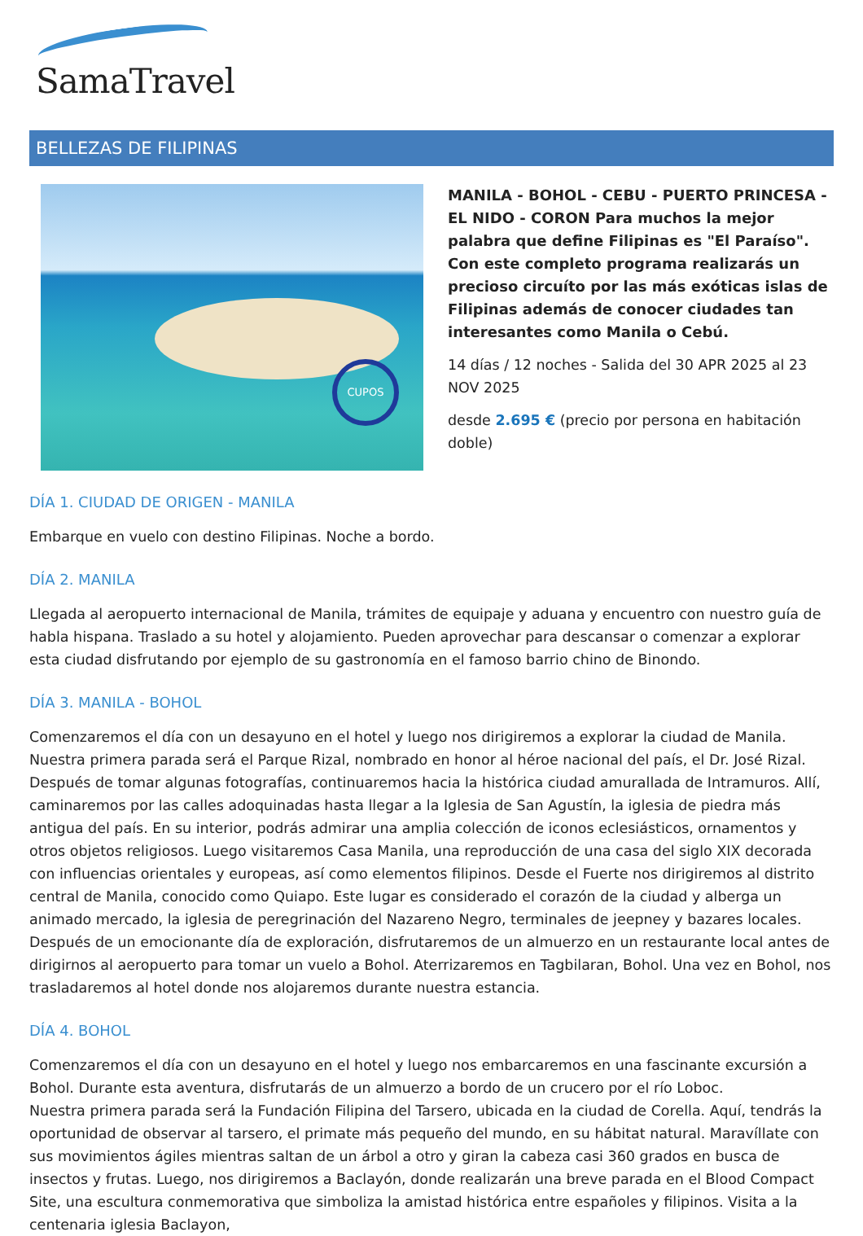SamaTravel
BELLEZAS DE FILIPINAS
CUPOS
MANILA - BOHOL - CEBU - PUERTO PRINCESA - EL NIDO - CORON Para muchos la mejor palabra que define Filipinas es "El Paraíso". Con este completo programa realizarás un precioso circuíto por las más exóticas islas de Filipinas además de conocer ciudades tan interesantes como Manila o Cebú.
14 días / 12 noches - Salida del 30 APR 2025 al 23 NOV 2025
desde 2.695 € (precio por persona en habitación doble)
DÍA 1. CIUDAD DE ORIGEN - MANILA
Embarque en vuelo con destino Filipinas. Noche a bordo.
DÍA 2. MANILA
Llegada al aeropuerto internacional de Manila, trámites de equipaje y aduana y encuentro con nuestro guía de habla hispana. Traslado a su hotel y alojamiento. Pueden aprovechar para descansar o comenzar a explorar esta ciudad disfrutando por ejemplo de su gastronomía en el famoso barrio chino de Binondo.
DÍA 3. MANILA - BOHOL
Comenzaremos el día con un desayuno en el hotel y luego nos dirigiremos a explorar la ciudad de Manila. Nuestra primera parada será el Parque Rizal, nombrado en honor al héroe nacional del país, el Dr. José Rizal. Después de tomar algunas fotografías, continuaremos hacia la histórica ciudad amurallada de Intramuros. Allí, caminaremos por las calles adoquinadas hasta llegar a la Iglesia de San Agustín, la iglesia de piedra más antigua del país. En su interior, podrás admirar una amplia colección de iconos eclesiásticos, ornamentos y otros objetos religiosos. Luego visitaremos Casa Manila, una reproducción de una casa del siglo XIX decorada con influencias orientales y europeas, así como elementos filipinos. Desde el Fuerte nos dirigiremos al distrito central de Manila, conocido como Quiapo. Este lugar es considerado el corazón de la ciudad y alberga un animado mercado, la iglesia de peregrinación del Nazareno Negro, terminales de jeepney y bazares locales.
Después de un emocionante día de exploración, disfrutaremos de un almuerzo en un restaurante local antes de dirigirnos al aeropuerto para tomar un vuelo a Bohol. Aterrizaremos en Tagbilaran, Bohol. Una vez en Bohol, nos trasladaremos al hotel donde nos alojaremos durante nuestra estancia.
DÍA 4. BOHOL
Comenzaremos el día con un desayuno en el hotel y luego nos embarcaremos en una fascinante excursión a Bohol. Durante esta aventura, disfrutarás de un almuerzo a bordo de un crucero por el río Loboc.
Nuestra primera parada será la Fundación Filipina del Tarsero, ubicada en la ciudad de Corella. Aquí, tendrás la oportunidad de observar al tarsero, el primate más pequeño del mundo, en su hábitat natural. Maravíllate con sus movimientos ágiles mientras saltan de un árbol a otro y giran la cabeza casi 360 grados en busca de insectos y frutas. Luego, nos dirigiremos a Baclayón, donde realizarán una breve parada en el Blood Compact Site, una escultura conmemorativa que simboliza la amistad histórica entre españoles y filipinos. Visita a la centenaria iglesia Baclayon,